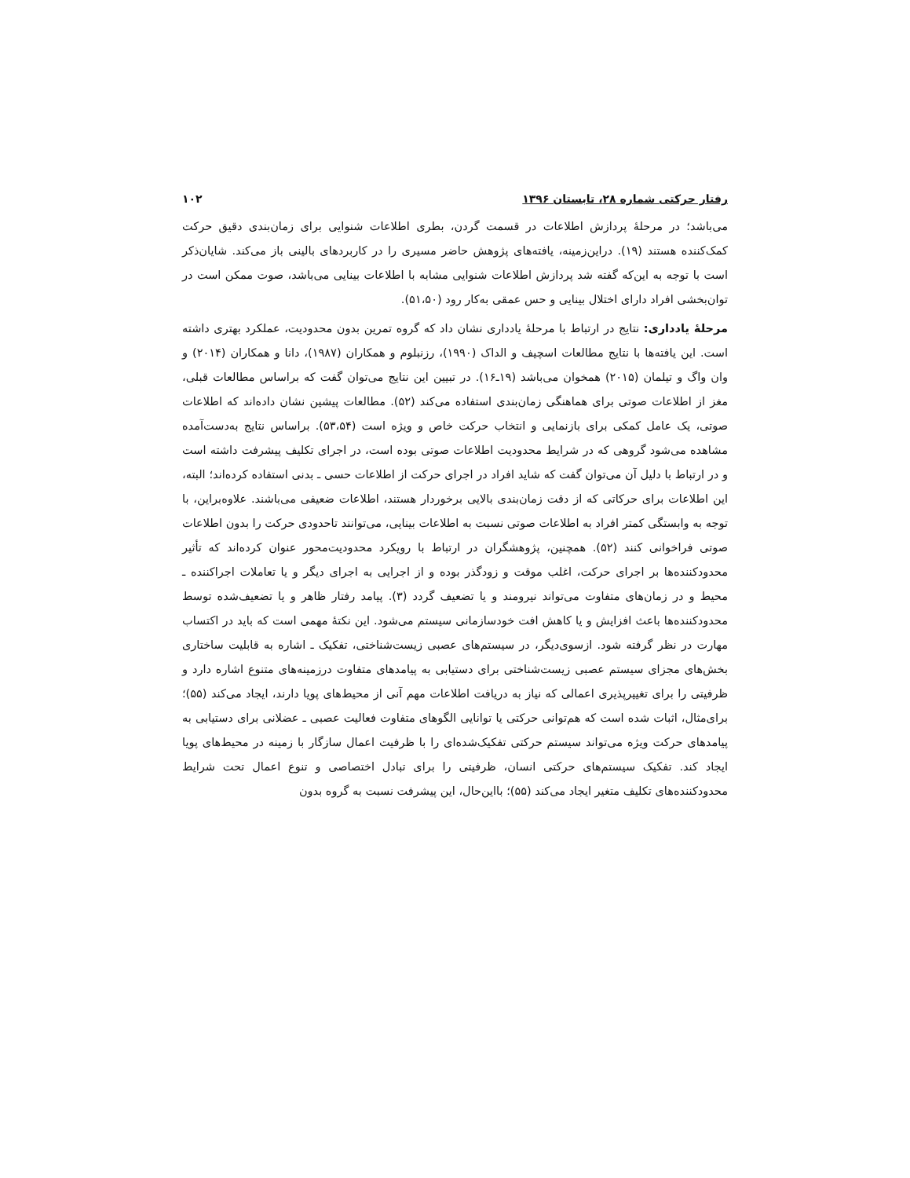رفتار حرکتی شماره ۲۸، تابستان ۱۳۹۶ ۱۰۲
می‌باشد؛ در مرحلهٔ پردازش اطلاعات در قسمت گردن، بطری اطلاعات شنوایی برای زمان‌بندی دقیق حرکت کمک‌کننده هستند (۱۹). دراین‌زمینه، یافته‌های پژوهش حاضر مسیری را در کاربردهای بالینی باز می‌کند. شایان‌ذکر است با توجه به این‌که گفته شد پردازش اطلاعات شنوایی مشابه با اطلاعات بینایی می‌باشد، صوت ممکن است در توان‌بخشی افراد دارای اختلال بینایی و حس عمقی به‌کار رود (۵۱،۵۰).
مرحلهٔ یادداری: نتایج در ارتباط با مرحلهٔ یادداری نشان داد که گروه تمرین بدون محدودیت، عملکرد بهتری داشته است. این یافته‌ها با نتایج مطالعات اسچیف و الداک (۱۹۹۰)، رزنبلوم و همکاران (۱۹۸۷)، دانا و همکاران (۲۰۱۴) و وان واگ و تیلمان (۲۰۱۵) همخوان می‌باشد (۱۹ـ۱۶). در تبیین این نتایج می‌توان گفت که براساس مطالعات قبلی، مغز از اطلاعات صوتی برای هماهنگی زمان‌بندی استفاده می‌کند (۵۲). مطالعات پیشین نشان داده‌اند که اطلاعات صوتی، یک عامل کمکی برای بازنمایی و انتخاب حرکت خاص و ویژه است (۵۳،۵۴). براساس نتایج به‌دست‌آمده مشاهده می‌شود گروهی که در شرایط محدودیت اطلاعات صوتی بوده است، در اجرای تکلیف پیشرفت داشته است و در ارتباط با دلیل آن می‌توان گفت که شاید افراد در اجرای حرکت از اطلاعات حسی ـ بدنی استفاده کرده‌اند؛ البته، این اطلاعات برای حرکاتی که از دقت زمان‌بندی بالایی برخوردار هستند، اطلاعات ضعیفی می‌باشند. علاوه‌براین، با توجه به وابستگی کمتر افراد به اطلاعات صوتی نسبت به اطلاعات بینایی، می‌توانند تاحدودی حرکت را بدون اطلاعات صوتی فراخوانی کنند (۵۲). همچنین، پژوهشگران در ارتباط با رویکرد محدودیت‌محور عنوان کرده‌اند که تأثیر محدودکننده‌ها بر اجرای حرکت، اغلب موقت و زودگذر بوده و از اجرایی به اجرای دیگر و یا تعاملات اجراکننده ـ محیط و در زمان‌های متفاوت می‌تواند نیرومند و یا تضعیف گردد (۳). پیامد رفتار ظاهر و یا تضعیف‌شده توسط محدودکننده‌ها باعث افزایش و یا کاهش افت خودسازمانی سیستم می‌شود. این نکتهٔ مهمی است که باید در اکتساب مهارت در نظر گرفته شود. ازسوی‌دیگر، در سیستم‌های عصبی زیست‌شناختی، تفکیک ـ اشاره به قابلیت ساختاری بخش‌های مجزای سیستم عصبی زیست‌شناختی برای دستیابی به پیامدهای متفاوت درزمینه‌های متنوع اشاره دارد و ظرفیتی را برای تغییرپذیری اعمالی که نیاز به دریافت اطلاعات مهم آنی از محیط‌های پویا دارند، ایجاد می‌کند (۵۵)؛ برای‌مثال، اثبات شده است که هم‌توانی حرکتی یا توانایی الگوهای متفاوت فعالیت عصبی ـ عضلانی برای دستیابی به پیامدهای حرکت ویژه می‌تواند سیستم حرکتی تفکیک‌شده‌ای را با ظرفیت اعمال سازگار با زمینه در محیط‌های پویا ایجاد کند. تفکیک سیستم‌های حرکتی انسان، ظرفیتی را برای تبادل اختصاصی و تنوع اعمال تحت شرایط محدودکننده‌های تکلیف متغیر ایجاد می‌کند (۵۵)؛ بااین‌حال، این پیشرفت نسبت به گروه بدون